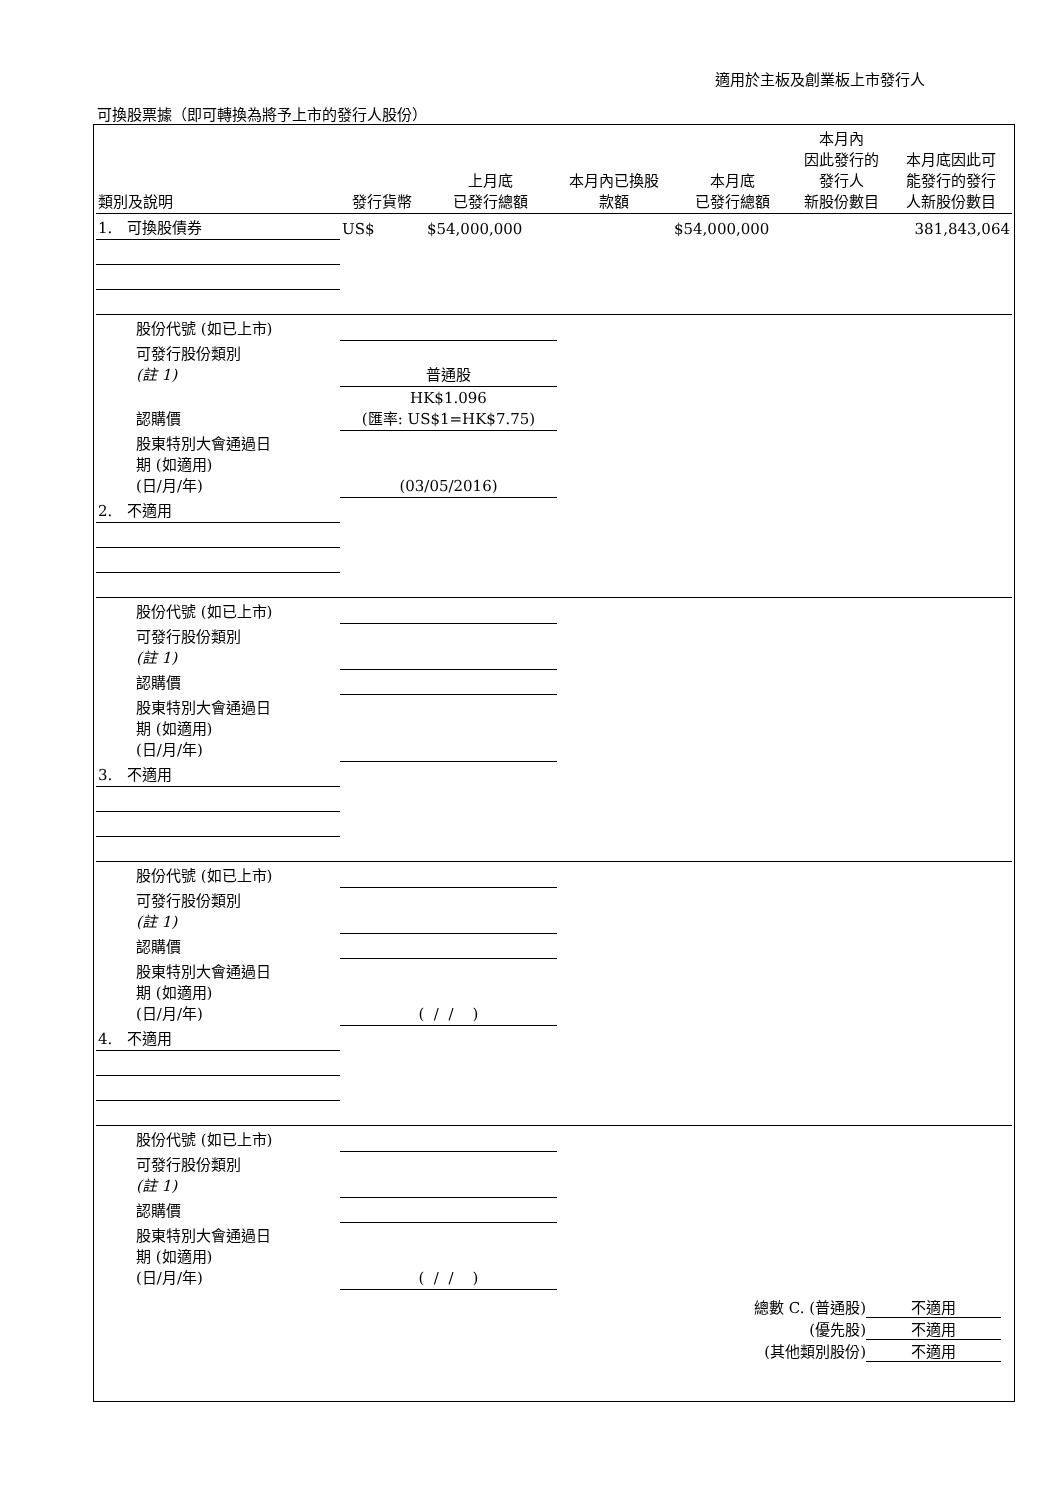適用於主板及創業板上市發行人
可換股票據（即可轉換為將予上市的發行人股份）
| 類別及說明 | 發行貨幣 | 上月底 已發行總額 | 本月內已換股 款額 | 本月底 已發行總額 | 本月內 因此發行的 發行人 新股份數目 | 本月底因此可 能發行的發行 人新股份數目 |
| --- | --- | --- | --- | --- | --- | --- |
| 1. 可換股債券 | US$ | $54,000,000 | | $54,000,000 | | 381,843,064 |
| 股份代號 (如已上市) | | | | | | |
| 可發行股份類別 (註 1) | 普通股 | | | | | |
| 認購價 | HK$1.096 (匯率: US$1=HK$7.75) | | | | | |
| 股東特別大會通過日 期 (如適用) (日/月/年) | (03/05/2016) | | | | | |
| 2. 不適用 | | | | | | |
| 股份代號 (如已上市) | | | | | | |
| 可發行股份類別 (註 1) | | | | | | |
| 認購價 | | | | | | |
| 股東特別大會通過日 期 (如適用) (日/月/年) | | | | | | |
| 3. 不適用 | | | | | | |
| 股份代號 (如已上市) | | | | | | |
| 可發行股份類別 (註 1) | | | | | | |
| 認購價 | | | | | | |
| 股東特別大會通過日 期 (如適用) (日/月/年) | ( / / ) | | | | | |
| 4. 不適用 | | | | | | |
| 股份代號 (如已上市) | | | | | | |
| 可發行股份類別 (註 1) | | | | | | |
| 認購價 | | | | | | |
| 股東特別大會通過日 期 (如適用) (日/月/年) | ( / / ) | | | | | |
總數 C. (普通股) 不適用
(優先股) 不適用
(其他類別股份) 不適用